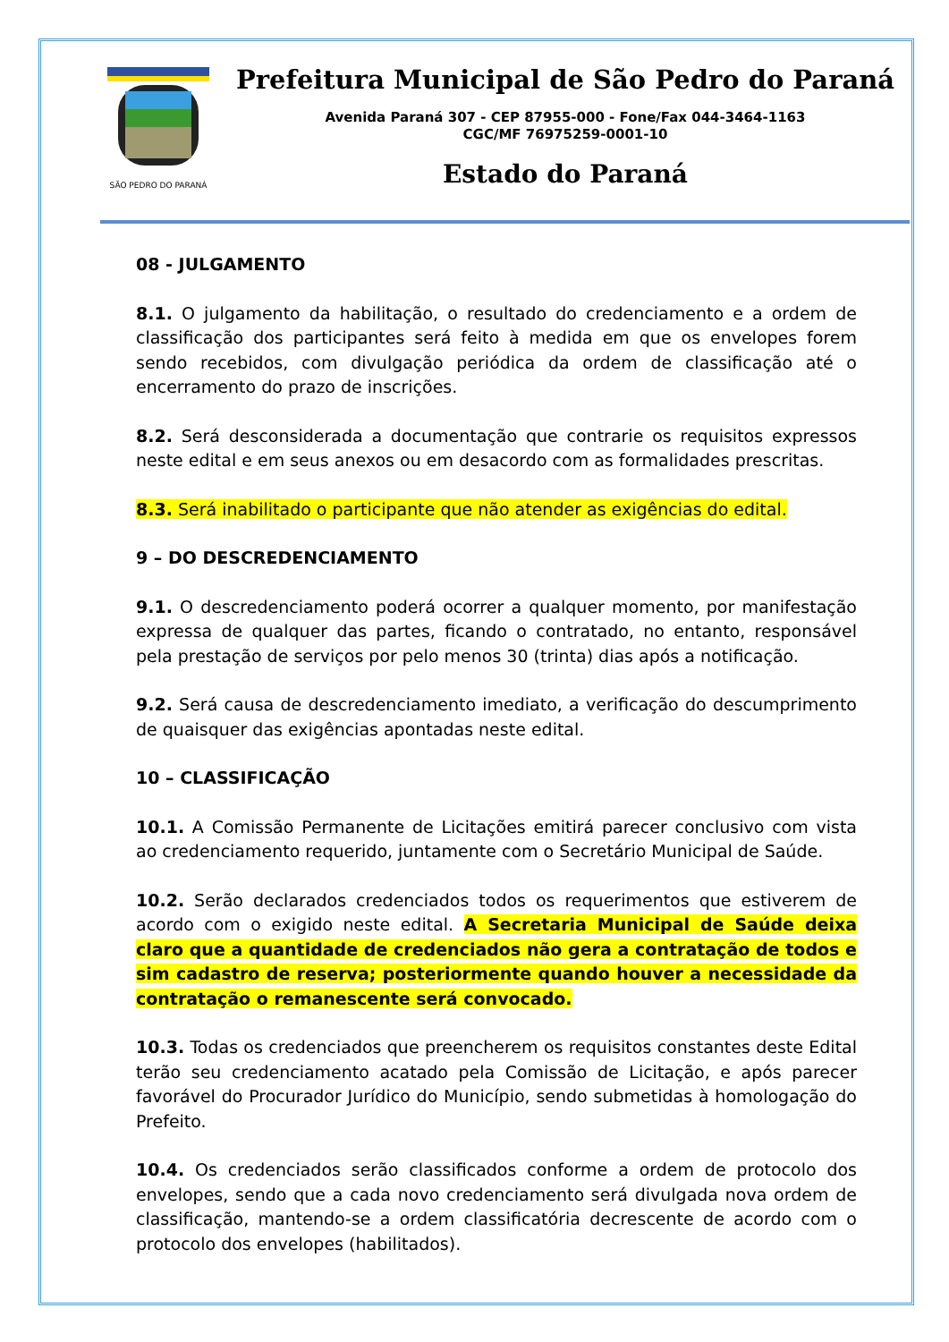SÃO PEDRO DO PARANÁ
Prefeitura Municipal de São Pedro do Paraná
Avenida Paraná 307 - CEP 87955-000 - Fone/Fax 044-3464-1163
CGC/MF 76975259-0001-10
Estado do Paraná
08 - JULGAMENTO
8.1. O julgamento da habilitação, o resultado do credenciamento e a ordem de classificação dos participantes será feito à medida em que os envelopes forem sendo recebidos, com divulgação periódica da ordem de classificação até o encerramento do prazo de inscrições.
8.2. Será desconsiderada a documentação que contrarie os requisitos expressos neste edital e em seus anexos ou em desacordo com as formalidades prescritas.
8.3. Será inabilitado o participante que não atender as exigências do edital.
9 – DO DESCREDENCIAMENTO
9.1. O descredenciamento poderá ocorrer a qualquer momento, por manifestação expressa de qualquer das partes, ficando o contratado, no entanto, responsável pela prestação de serviços por pelo menos 30 (trinta) dias após a notificação.
9.2. Será causa de descredenciamento imediato, a verificação do descumprimento de quaisquer das exigências apontadas neste edital.
10 – CLASSIFICAÇÃO
10.1. A Comissão Permanente de Licitações emitirá parecer conclusivo com vista ao credenciamento requerido, juntamente com o Secretário Municipal de Saúde.
10.2. Serão declarados credenciados todos os requerimentos que estiverem de acordo com o exigido neste edital. A Secretaria Municipal de Saúde deixa claro que a quantidade de credenciados não gera a contratação de todos e sim cadastro de reserva; posteriormente quando houver a necessidade da contratação o remanescente será convocado.
10.3. Todas os credenciados que preencherem os requisitos constantes deste Edital terão seu credenciamento acatado pela Comissão de Licitação, e após parecer favorável do Procurador Jurídico do Município, sendo submetidas à homologação do Prefeito.
10.4. Os credenciados serão classificados conforme a ordem de protocolo dos envelopes, sendo que a cada novo credenciamento será divulgada nova ordem de classificação, mantendo-se a ordem classificatória decrescente de acordo com o protocolo dos envelopes (habilitados).